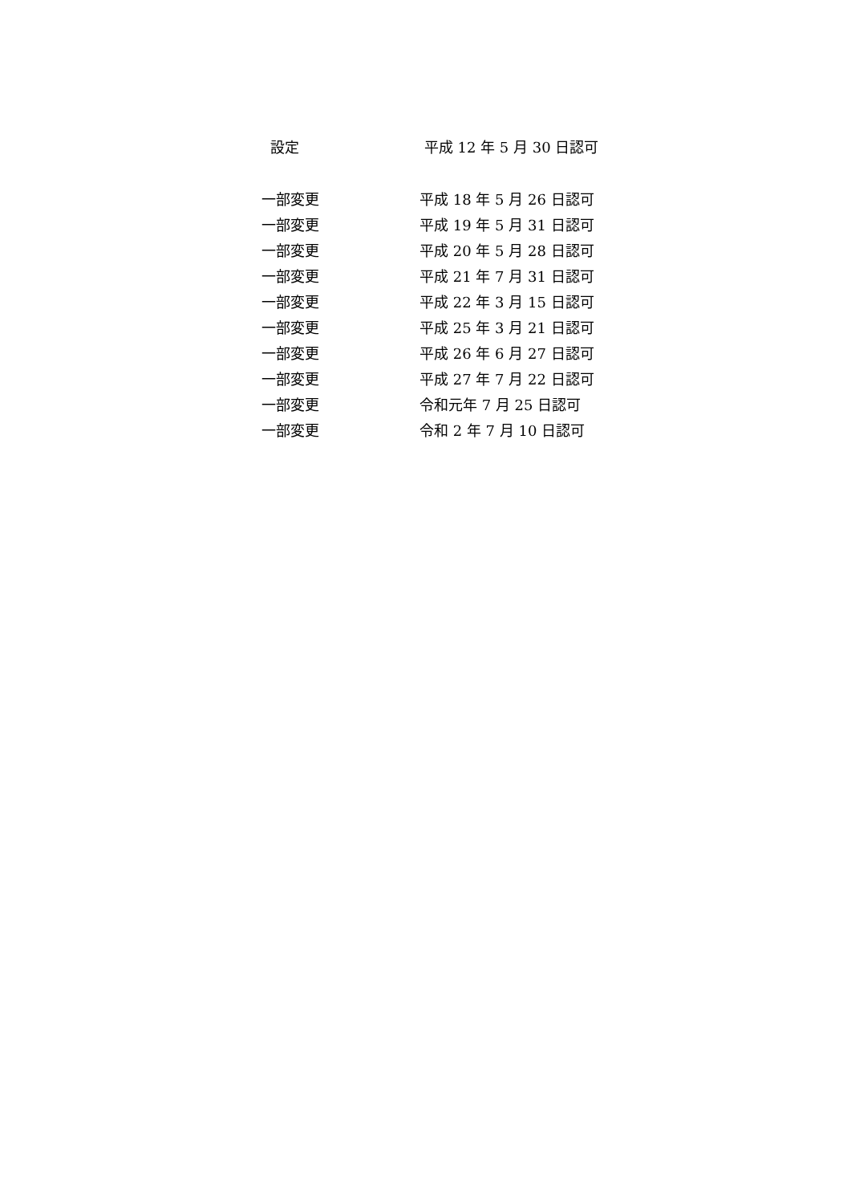設定 平成 12 年 5 月 30 日認可
一部変更 平成 18 年 5 月 26 日認可
一部変更 平成 19 年 5 月 31 日認可
一部変更 平成 20 年 5 月 28 日認可
一部変更 平成 21 年 7 月 31 日認可
一部変更 平成 22 年 3 月 15 日認可
一部変更 平成 25 年 3 月 21 日認可
一部変更 平成 26 年 6 月 27 日認可
一部変更 平成 27 年 7 月 22 日認可
一部変更 令和元年 7 月 25 日認可
一部変更 令和 2 年 7 月 10 日認可